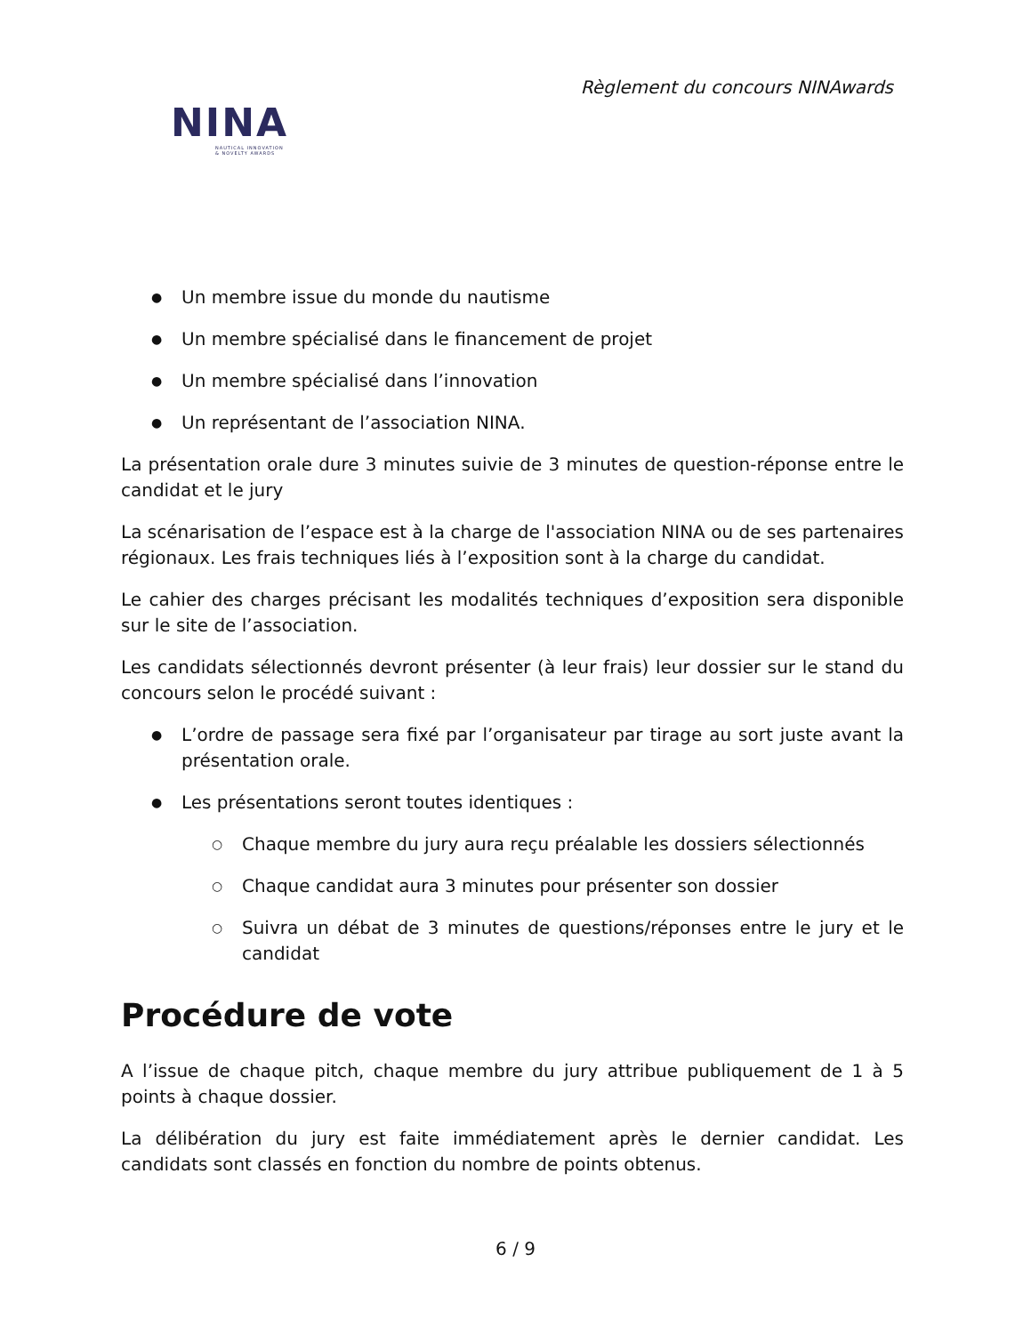Règlement du concours NINAwards
NINA
NAUTICAL INNOVATION
& NOVELTY AWARDS
● Un membre issue du monde du nautisme
● Un membre spécialisé dans le financement de projet
● Un membre spécialisé dans l’innovation
● Un représentant de l’association NINA.
La présentation orale dure 3 minutes suivie de 3 minutes de question-réponse entre le candidat et le jury
La scénarisation de l’espace est à la charge de l'association NINA ou de ses partenaires régionaux. Les frais techniques liés à l’exposition sont à la charge du candidat.
Le cahier des charges précisant les modalités techniques d’exposition sera disponible sur le site de l’association.
Les candidats sélectionnés devront présenter (à leur frais) leur dossier sur le stand du concours selon le procédé suivant :
● L’ordre de passage sera fixé par l’organisateur par tirage au sort juste avant la présentation orale.
● Les présentations seront toutes identiques :
○ Chaque membre du jury aura reçu préalable les dossiers sélectionnés
○ Chaque candidat aura 3 minutes pour présenter son dossier
○ Suivra un débat de 3 minutes de questions/réponses entre le jury et le candidat
Procédure de vote
A l’issue de chaque pitch, chaque membre du jury attribue publiquement de 1 à 5 points à chaque dossier.
La délibération du jury est faite immédiatement après le dernier candidat. Les candidats sont classés en fonction du nombre de points obtenus.
6 / 9